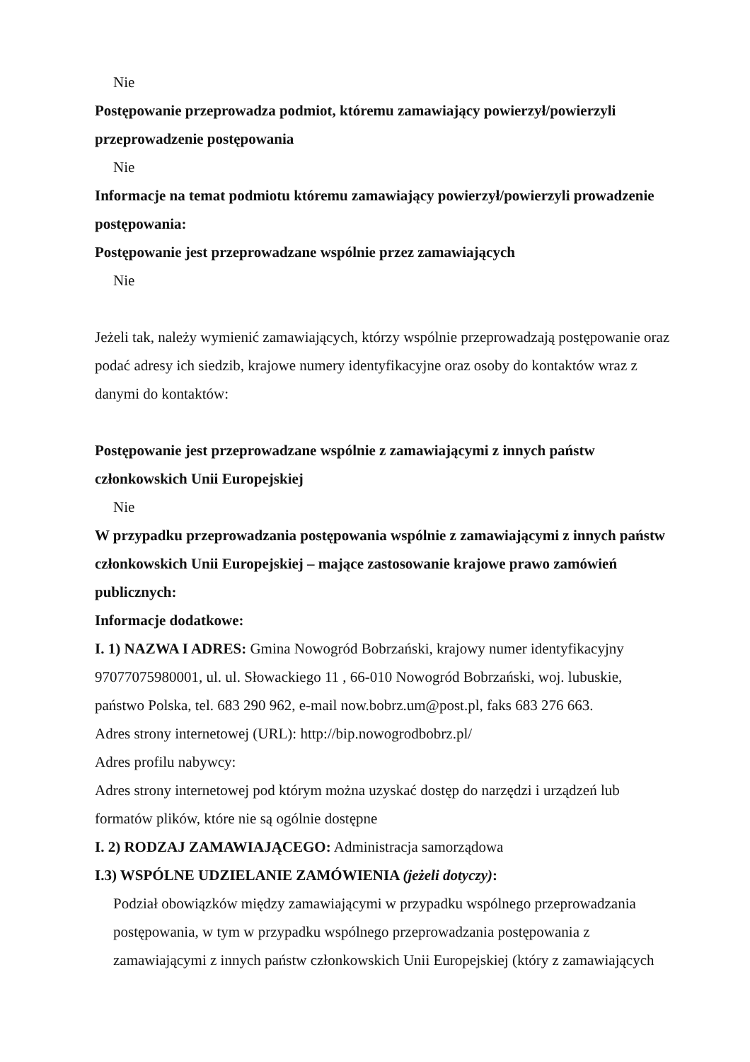Nie
Postępowanie przeprowadza podmiot, któremu zamawiający powierzył/powierzyli przeprowadzenie postępowania
Nie
Informacje na temat podmiotu któremu zamawiający powierzył/powierzyli prowadzenie postępowania:
Postępowanie jest przeprowadzane wspólnie przez zamawiających
Nie
Jeżeli tak, należy wymienić zamawiających, którzy wspólnie przeprowadzają postępowanie oraz podać adresy ich siedzib, krajowe numery identyfikacyjne oraz osoby do kontaktów wraz z danymi do kontaktów:
Postępowanie jest przeprowadzane wspólnie z zamawiającymi z innych państw członkowskich Unii Europejskiej
Nie
W przypadku przeprowadzania postępowania wspólnie z zamawiającymi z innych państw członkowskich Unii Europejskiej – mające zastosowanie krajowe prawo zamówień publicznych:
Informacje dodatkowe:
I. 1) NAZWA I ADRES: Gmina Nowogród Bobrzański, krajowy numer identyfikacyjny 97077075980001, ul. ul. Słowackiego 11 , 66-010 Nowogród Bobrzański, woj. lubuskie, państwo Polska, tel. 683 290 962, e-mail now.bobrz.um@post.pl, faks 683 276 663.
Adres strony internetowej (URL): http://bip.nowogrodbobrz.pl/
Adres profilu nabywcy:
Adres strony internetowej pod którym można uzyskać dostęp do narzędzi i urządzeń lub formatów plików, które nie są ogólnie dostępne
I. 2) RODZAJ ZAMAWIAJĄCEGO: Administracja samorządowa
I.3) WSPÓLNE UDZIELANIE ZAMÓWIENIA (jeżeli dotyczy):
Podział obowiązków między zamawiającymi w przypadku wspólnego przeprowadzania postępowania, w tym w przypadku wspólnego przeprowadzania postępowania z zamawiającymi z innych państw członkowskich Unii Europejskiej (który z zamawiających